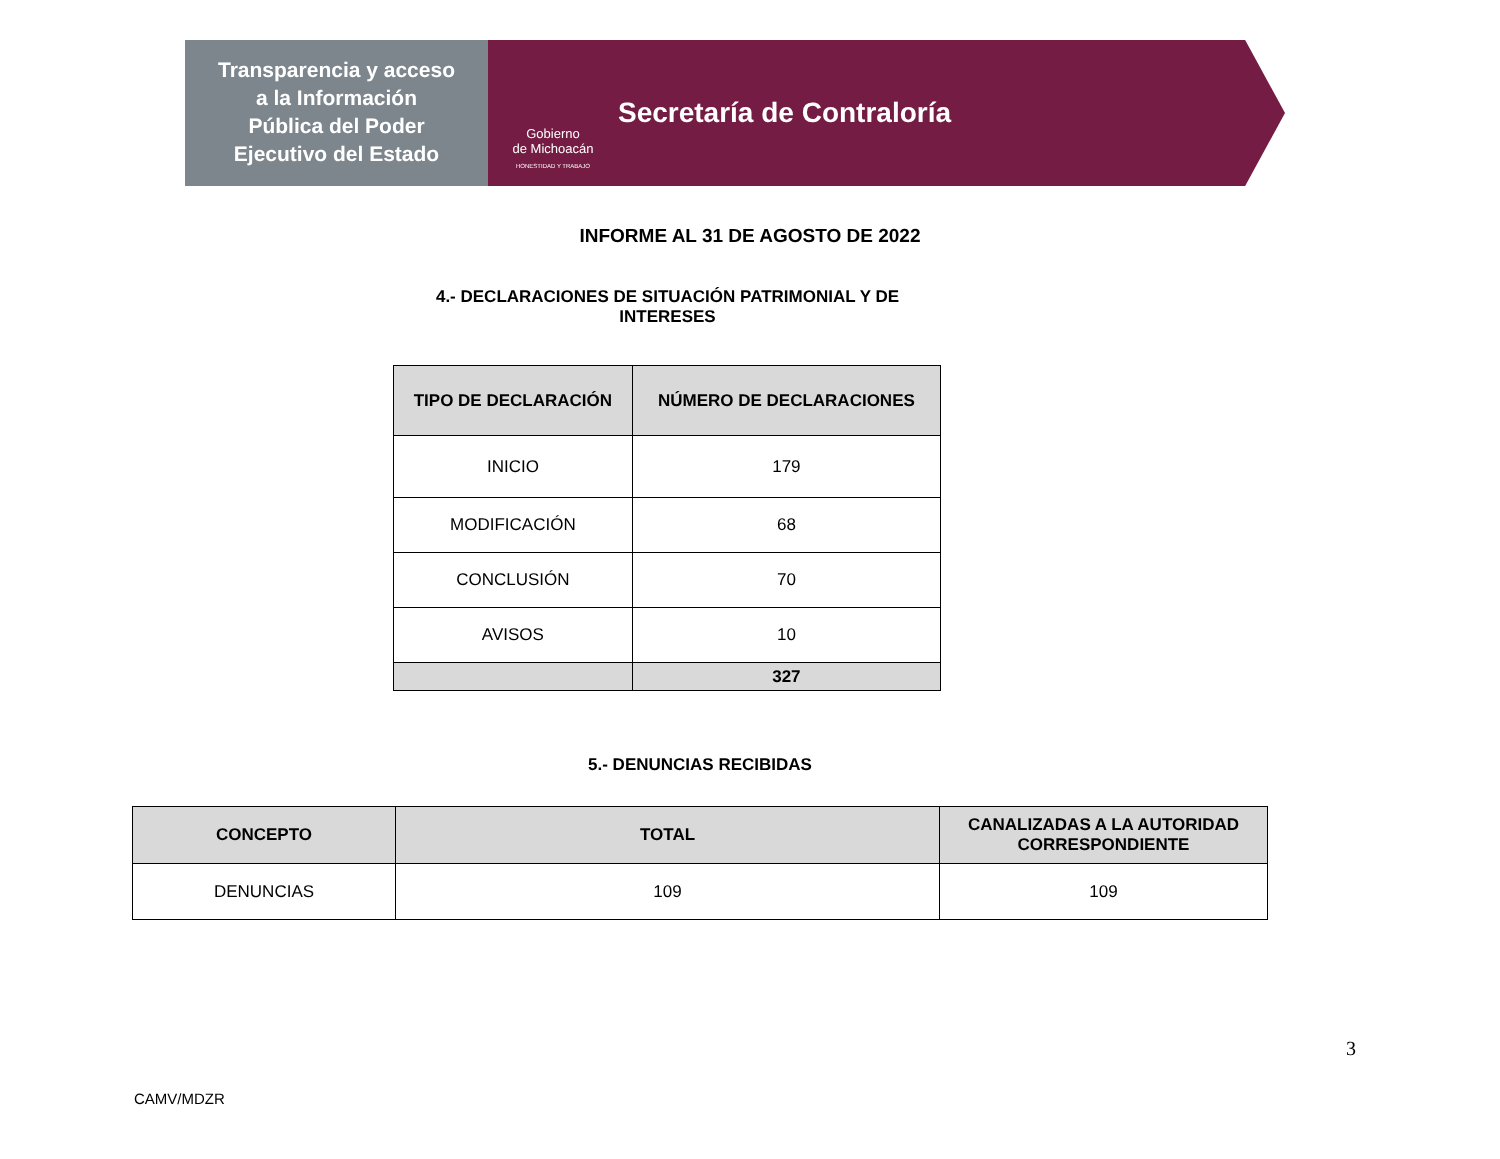Transparencia y acceso
a la Información
Pública del Poder
Ejecutivo del Estado
Gobierno
de Michoacán
HONESTIDAD Y TRABAJO
Secretaría de Contraloría
INFORME AL 31 DE AGOSTO DE 2022
4.- DECLARACIONES DE SITUACIÓN PATRIMONIAL Y DE INTERESES
| TIPO DE DECLARACIÓN | NÚMERO DE DECLARACIONES |
| --- | --- |
| INICIO | 179 |
| MODIFICACIÓN | 68 |
| CONCLUSIÓN | 70 |
| AVISOS | 10 |
| | 327 |
5.- DENUNCIAS RECIBIDAS
| CONCEPTO | TOTAL | CANALIZADAS A LA AUTORIDAD CORRESPONDIENTE |
| --- | --- | --- |
| DENUNCIAS | 109 | 109 |
3
CAMV/MDZR